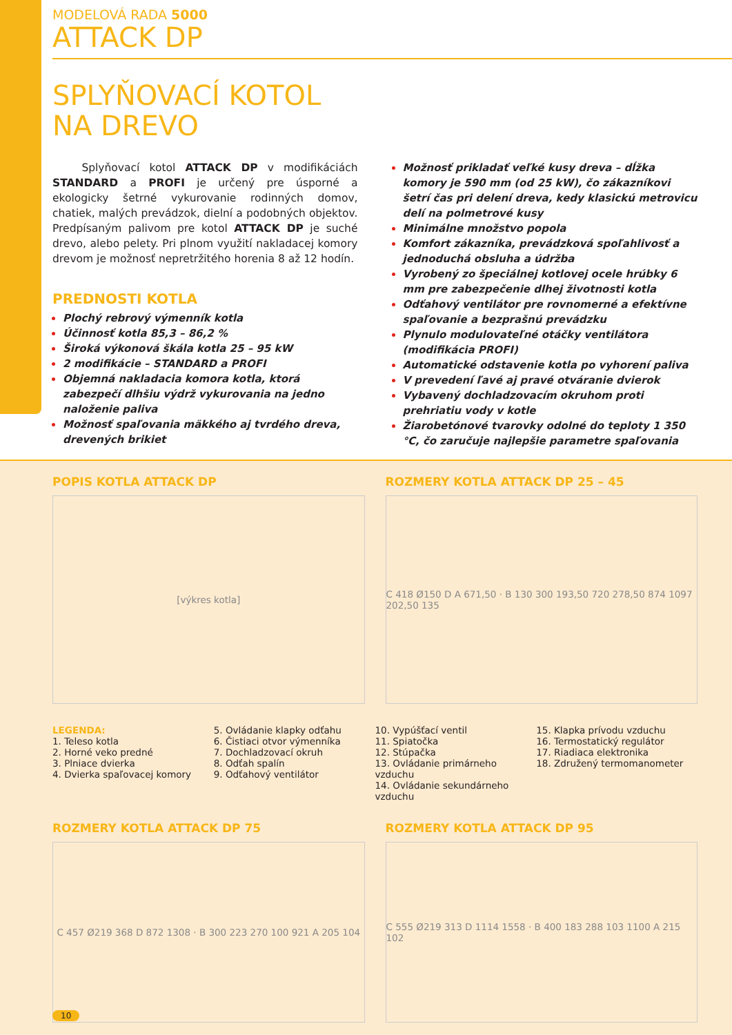MODELOVÁ RADA 5000
ATTACK DP
SPLYŇOVACÍ KOTOL
NA DREVO
Splyňovací kotol ATTACK DP v modifikáciách STANDARD a PROFI je určený pre úsporné a ekologicky šetrné vykurovanie rodinných domov, chatiek, malých prevádzok, dielní a podobných objektov. Predpísaným palivom pre kotol ATTACK DP je suché drevo, alebo pelety. Pri plnom využití nakladacej komory drevom je možnosť nepretržitého horenia 8 až 12 hodín.
PREDNOSTI KOTLA
Plochý rebrový výmenník kotla
Účinnosť kotla 85,3 – 86,2 %
Široká výkonová škála kotla 25 – 95 kW
2 modifikácie – STANDARD a PROFI
Objemná nakladacia komora kotla, ktorá zabezpečí dlhšiu výdrž vykurovania na jedno naloženie paliva
Možnosť spaľovania mäkkého aj tvrdého dreva, drevených brikiet
Možnosť prikladať veľké kusy dreva – dĺžka komory je 590 mm (od 25 kW), čo zákazníkovi šetrí čas pri delení dreva, kedy klasickú metrovicu delí na polmetrové kusy
Minimálne množstvo popola
Komfort zákazníka, prevádzková spoľahlivosť a jednoduchá obsluha a údržba
Vyrobený zo špeciálnej kotlovej ocele hrúbky 6 mm pre zabezpečenie dlhej životnosti kotla
Odťahový ventilátor pre rovnomerné a efektívne spaľovanie a bezprašnú prevádzku
Plynulo modulovateľné otáčky ventilátora (modifikácia PROFI)
Automatické odstavenie kotla po vyhorení paliva
V prevedení ľavé aj pravé otváranie dvierok
Vybavený dochladzovacím okruhom proti prehriatiu vody v kotle
Žiarobetónové tvarovky odolné do teploty 1 350 °C, čo zaručuje najlepšie parametre spaľovania
POPIS KOTLA ATTACK DP
[výkres kotla]
ROZMERY KOTLA ATTACK DP 25 – 45
C 418 Ø150 D A 671,50 · B 130 300 193,50 720 278,50 874 1097 202,50 135
LEGENDA:
1. Teleso kotla
2. Horné veko predné
3. Plniace dvierka
4. Dvierka spaľovacej komory
5. Ovládanie klapky odťahu
6. Čistiaci otvor výmenníka
7. Dochladzovací okruh
8. Odťah spalín
9. Odťahový ventilátor
10. Vypúšťací ventil
11. Spiatočka
12. Stúpačka
13. Ovládanie primárneho vzduchu
14. Ovládanie sekundárneho vzduchu
15. Klapka prívodu vzduchu
16. Termostatický regulátor
17. Riadiaca elektronika
18. Združený termomanometer
ROZMERY KOTLA ATTACK DP 75
C 457 Ø219 368 D 872 1308 · B 300 223 270 100 921 A 205 104
ROZMERY KOTLA ATTACK DP 95
C 555 Ø219 313 D 1114 1558 · B 400 183 288 103 1100 A 215 102
10